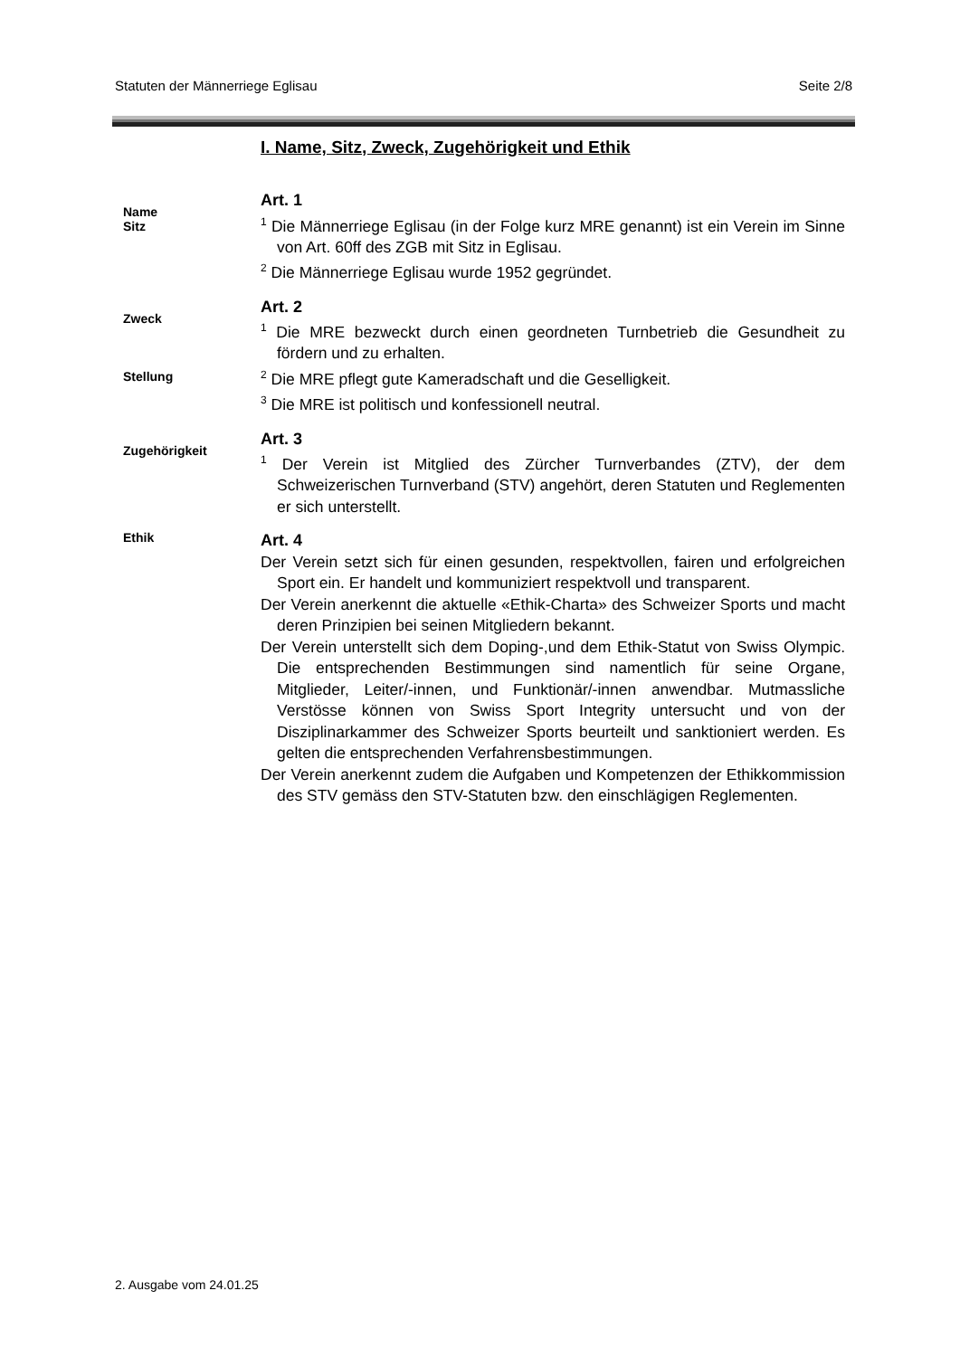Statuten der Männerriege Eglisau Seite 2/8
I. Name, Sitz, Zweck, Zugehörigkeit und Ethik
Name
Sitz
Art. 1
<sup>1</sup> Die Männerriege Eglisau (in der Folge kurz MRE genannt) ist ein Verein im Sinne von Art. 60ff des ZGB mit Sitz in Eglisau.
<sup>2</sup> Die Männerriege Eglisau wurde 1952 gegründet.
Zweck
Stellung
Art. 2
<sup>1</sup> Die MRE bezweckt durch einen geordneten Turnbetrieb die Gesundheit zu fördern und zu erhalten.
<sup>2</sup> Die MRE pflegt gute Kameradschaft und die Geselligkeit.
<sup>3</sup> Die MRE ist politisch und konfessionell neutral.
Zugehörigkeit
Art. 3
<sup>1</sup> Der Verein ist Mitglied des Zürcher Turnverbandes (ZTV), der dem Schweizerischen Turnverband (STV) angehört, deren Statuten und Reglementen er sich unterstellt.
Ethik
Art. 4
Der Verein setzt sich für einen gesunden, respektvollen, fairen und erfolgreichen Sport ein. Er handelt und kommuniziert respektvoll und transparent.
Der Verein anerkennt die aktuelle «Ethik-Charta» des Schweizer Sports und macht deren Prinzipien bei seinen Mitgliedern bekannt.
Der Verein unterstellt sich dem Doping-,und dem Ethik-Statut von Swiss Olympic. Die entsprechenden Bestimmungen sind namentlich für seine Organe, Mitglieder, Leiter/-innen, und Funktionär/-innen anwendbar. Mutmassliche Verstösse können von Swiss Sport Integrity untersucht und von der Disziplinarkammer des Schweizer Sports beurteilt und sanktioniert werden. Es gelten die entsprechenden Verfahrensbestimmungen.
Der Verein anerkennt zudem die Aufgaben und Kompetenzen der Ethikkommission des STV gemäss den STV-Statuten bzw. den einschlägigen Reglementen.
2. Ausgabe vom 24.01.25